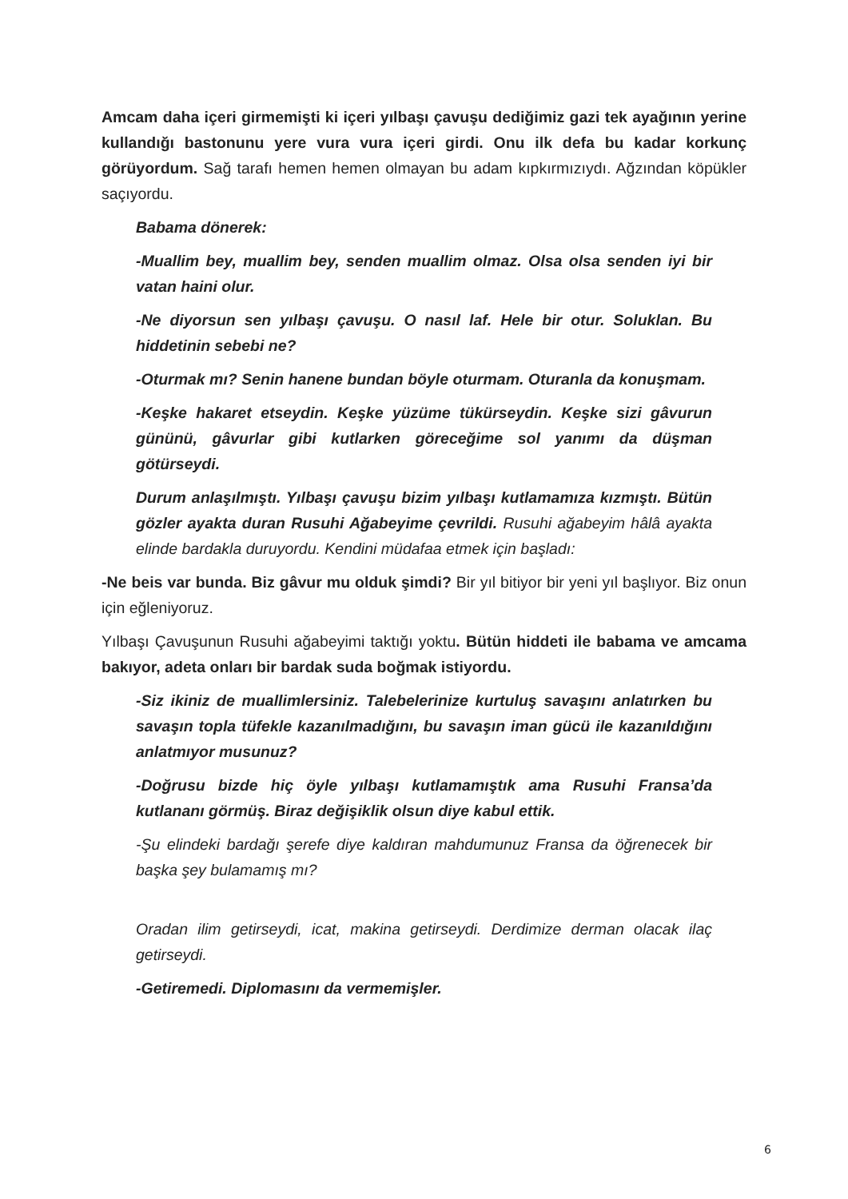Amcam daha içeri girmemişti ki içeri yılbaşı çavuşu dediğimiz gazi tek ayağının yerine kullandığı bastonunu yere vura vura içeri girdi. Onu ilk defa bu kadar korkunç görüyordum. Sağ tarafı hemen hemen olmayan bu adam kıpkırmızıydı. Ağzından köpükler saçıyordu.
Babama dönerek:
-Muallim bey, muallim bey, senden muallim olmaz. Olsa olsa senden iyi bir vatan haini olur.
-Ne diyorsun sen yılbaşı çavuşu. O nasıl laf. Hele bir otur. Soluklan. Bu hiddetinin sebebi ne?
-Oturmak mı? Senin hanene bundan böyle oturmam. Oturanla da konuşmam.
-Keşke hakaret etseydin. Keşke yüzüme tükürseydin. Keşke sizi gâvurun gününü, gâvurlar gibi kutlarken göreceğime sol yanımı da düşman götürseydi.
Durum anlaşılmıştı. Yılbaşı çavuşu bizim yılbaşı kutlamamıza kızmıştı. Bütün gözler ayakta duran Rusuhi Ağabeyime çevrildi. Rusuhi ağabeyim hâlâ ayakta elinde bardakla duruyordu. Kendini müdafaa etmek için başladı:
-Ne beis var bunda. Biz gâvur mu olduk şimdi? Bir yıl bitiyor bir yeni yıl başlıyor. Biz onun için eğleniyoruz.
Yılbaşı Çavuşunun Rusuhi ağabeyimi taktığı yoktu. Bütün hiddeti ile babama ve amcama bakıyor, adeta onları bir bardak suda boğmak istiyordu.
-Siz ikiniz de muallimlersiniz. Talebelerinize kurtuluş savaşını anlatırken bu savaşın topla tüfekle kazanılmadığını, bu savaşın iman gücü ile kazanıldığını anlatmıyor musunuz?
-Doğrusu bizde hiç öyle yılbaşı kutlamamıştık ama Rusuhi Fransa’da kutlananı görmüş. Biraz değişiklik olsun diye kabul ettik.
-Şu elindeki bardağı şerefe diye kaldıran mahdumunuz Fransa da öğrenecek bir başka şey bulamamış mı?
Oradan ilim getirseydi, icat, makina getirseydi. Derdimize derman olacak ilaç getirseydi.
-Getiremedi. Diplomasını da vermemişler.
6